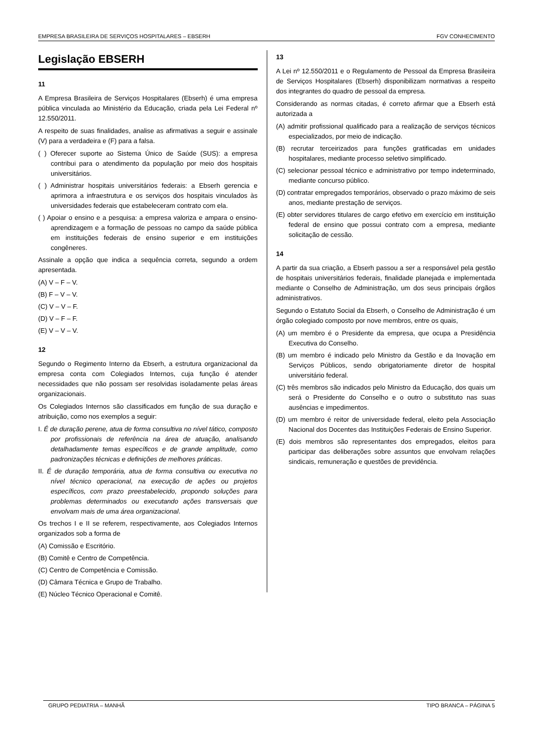EMPRESA BRASILEIRA DE SERVIÇOS HOSPITALARES – EBSERH FGV CONHECIMENTO
Legislação EBSERH
11
A Empresa Brasileira de Serviços Hospitalares (Ebserh) é uma empresa pública vinculada ao Ministério da Educação, criada pela Lei Federal nº 12.550/2011.
A respeito de suas finalidades, analise as afirmativas a seguir e assinale (V) para a verdadeira e (F) para a falsa.
( ) Oferecer suporte ao Sistema Único de Saúde (SUS): a empresa contribui para o atendimento da população por meio dos hospitais universitários.
( ) Administrar hospitais universitários federais: a Ebserh gerencia e aprimora a infraestrutura e os serviços dos hospitais vinculados às universidades federais que estabeleceram contrato com ela.
( ) Apoiar o ensino e a pesquisa: a empresa valoriza e ampara o ensino-aprendizagem e a formação de pessoas no campo da saúde pública em instituições federais de ensino superior e em instituições congêneres.
Assinale a opção que indica a sequência correta, segundo a ordem apresentada.
(A) V – F – V.
(B) F – V – V.
(C) V – V – F.
(D) V – F – F.
(E) V – V – V.
12
Segundo o Regimento Interno da Ebserh, a estrutura organizacional da empresa conta com Colegiados Internos, cuja função é atender necessidades que não possam ser resolvidas isoladamente pelas áreas organizacionais.
Os Colegiados Internos são classificados em função de sua duração e atribuição, como nos exemplos a seguir:
I. É de duração perene, atua de forma consultiva no nível tático, composto por profissionais de referência na área de atuação, analisando detalhadamente temas específicos e de grande amplitude, como padronizações técnicas e definições de melhores práticas.
II. É de duração temporária, atua de forma consultiva ou executiva no nível técnico operacional, na execução de ações ou projetos específicos, com prazo preestabelecido, propondo soluções para problemas determinados ou executando ações transversais que envolvam mais de uma área organizacional.
Os trechos I e II se referem, respectivamente, aos Colegiados Internos organizados sob a forma de
(A) Comissão e Escritório.
(B) Comitê e Centro de Competência.
(C) Centro de Competência e Comissão.
(D) Câmara Técnica e Grupo de Trabalho.
(E) Núcleo Técnico Operacional e Comitê.
13
A Lei nº 12.550/2011 e o Regulamento de Pessoal da Empresa Brasileira de Serviços Hospitalares (Ebserh) disponibilizam normativas a respeito dos integrantes do quadro de pessoal da empresa.
Considerando as normas citadas, é correto afirmar que a Ebserh está autorizada a
(A) admitir profissional qualificado para a realização de serviços técnicos especializados, por meio de indicação.
(B) recrutar terceirizados para funções gratificadas em unidades hospitalares, mediante processo seletivo simplificado.
(C) selecionar pessoal técnico e administrativo por tempo indeterminado, mediante concurso público.
(D) contratar empregados temporários, observado o prazo máximo de seis anos, mediante prestação de serviços.
(E) obter servidores titulares de cargo efetivo em exercício em instituição federal de ensino que possui contrato com a empresa, mediante solicitação de cessão.
14
A partir da sua criação, a Ebserh passou a ser a responsável pela gestão de hospitais universitários federais, finalidade planejada e implementada mediante o Conselho de Administração, um dos seus principais órgãos administrativos.
Segundo o Estatuto Social da Ebserh, o Conselho de Administração é um órgão colegiado composto por nove membros, entre os quais,
(A) um membro é o Presidente da empresa, que ocupa a Presidência Executiva do Conselho.
(B) um membro é indicado pelo Ministro da Gestão e da Inovação em Serviços Públicos, sendo obrigatoriamente diretor de hospital universitário federal.
(C) três membros são indicados pelo Ministro da Educação, dos quais um será o Presidente do Conselho e o outro o substituto nas suas ausências e impedimentos.
(D) um membro é reitor de universidade federal, eleito pela Associação Nacional dos Docentes das Instituições Federais de Ensino Superior.
(E) dois membros são representantes dos empregados, eleitos para participar das deliberações sobre assuntos que envolvam relações sindicais, remuneração e questões de previdência.
GRUPO PEDIATRIA – MANHÃ TIPO BRANCA – PÁGINA 5